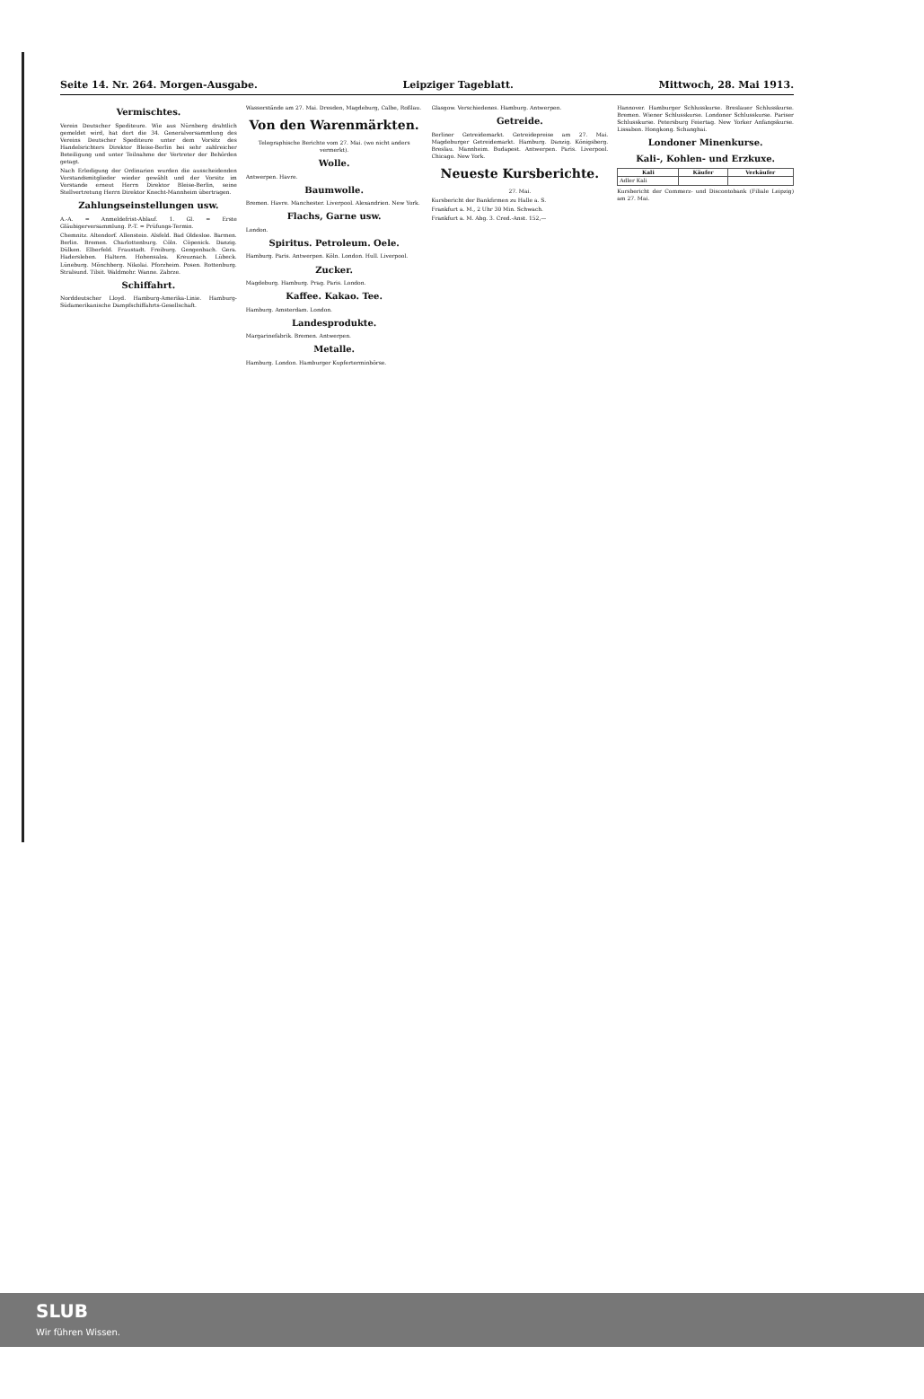Seite 14. Nr. 264. Morgen-Ausgabe. Leipziger Tageblatt. Mittwoch, 28. Mai 1913.
Vermischtes.
Verein Deutscher Spediteure. Wie aus Nürnberg drahtlich gemeldet wird, hat dort die 34. Generalversammlung des Vereins Deutscher Spediteure unter dem Vorsitz des Handelsrichters Direktor Bleise-Berlin bei sehr zahlreicher Beteiligung und unter Teilnahme der Vertreter der Behörden getagt.
Nach Erledigung der Ordinarien wurden die ausscheidenden Vorstandsmitglieder wieder gewählt und der Vorsitz im Vorstande erneut Herrn Direktor Bleise-Berlin, seine Stellvertretung Herrn Direktor Knecht-Mannheim übertragen.
Zahlungseinstellungen usw.
A.-A. = Anmeldefrist-Ablauf. 1. Gl. = Erste Gläubigerversammlung. P.-T. = Prüfungs-Termin.
Chemnitz. Altendorf. Allenstein. Alsfeld. Bad Oldesloe. Barmen. Berlin. Bremen. Charlottenburg. Cöln. Cöpenick. Danzig. Dülken. Elberfeld. Fraustadt. Freiburg. Gengenbach. Gera. Hadersleben. Haltern. Hohensalza. Kreuznach. Lübeck. Lüneburg. Mönchberg. Nikolai. Pforzheim. Posen. Rottenburg. Stralsund. Tilsit. Waldmohr. Wanne. Zabrze.
Schiffahrt.
Norddeutscher Lloyd. Hamburg-Amerika-Linie. Hamburg-Südamerikanische Dampfschiffahrts-Gesellschaft.
Wasserstände am 27. Mai. Dresden, Magdeburg, Calbe, Roßlau.
Von den Warenmärkten.
Telegraphische Berichte vom 27. Mai. (wo nicht anders vermerkt).
Wolle.
Antwerpen. Havre.
Baumwolle.
Bremen. Havre. Manchester. Liverpool. Alexandrien. New York.
Flachs, Garne usw.
London.
Spiritus. Petroleum. Oele.
Hamburg. Paris. Antwerpen. Köln. London. Hull. Liverpool.
Zucker.
Magdeburg. Hamburg. Prag. Paris. London.
Kaffee. Kakao. Tee.
Hamburg. Amsterdam. London.
Landesprodukte.
Margarinefabrik. Bremen. Antwerpen.
Metalle.
Hamburg. London. Hamburger Kupferterminbörse.
Glasgow. Verschiedenes. Hamburg. Antwerpen.
Getreide.
Berliner Getreidemarkt. Getreidepreise am 27. Mai. Magdeburger Getreidemarkt. Hamburg. Danzig. Königsberg. Breslau. Mannheim. Budapest. Antwerpen. Paris. Liverpool. Chicago. New York.
Neueste Kursberichte.
27. Mai.
Kursbericht der Bankfirmen zu Halle a. S.
Frankfurt a. M., 2 Uhr 30 Min. Schwach.
Frankfurt a. M. Abg. 3. Cred.-Anst. 152,—
Hannover. Hamburger Schlusskurse. Breslauer Schlusskurse. Bremen. Wiener Schlusskurse. Londoner Schlusskurse. Pariser Schlusskurse. Petersburg Feiertag. New Yorker Anfangskurse. Lissabon. Hongkong. Schanghai.
Londoner Minenkurse.
Kali-, Kohlen- und Erzkuxe.
| Kali | Käufer | Verkäufer |
| --- | --- | --- |
| Adler Kali | | |
Kursbericht der Commerz- und Discontobank (Filiale Leipzig) am 27. Mai.
SLUB
Wir führen Wissen.